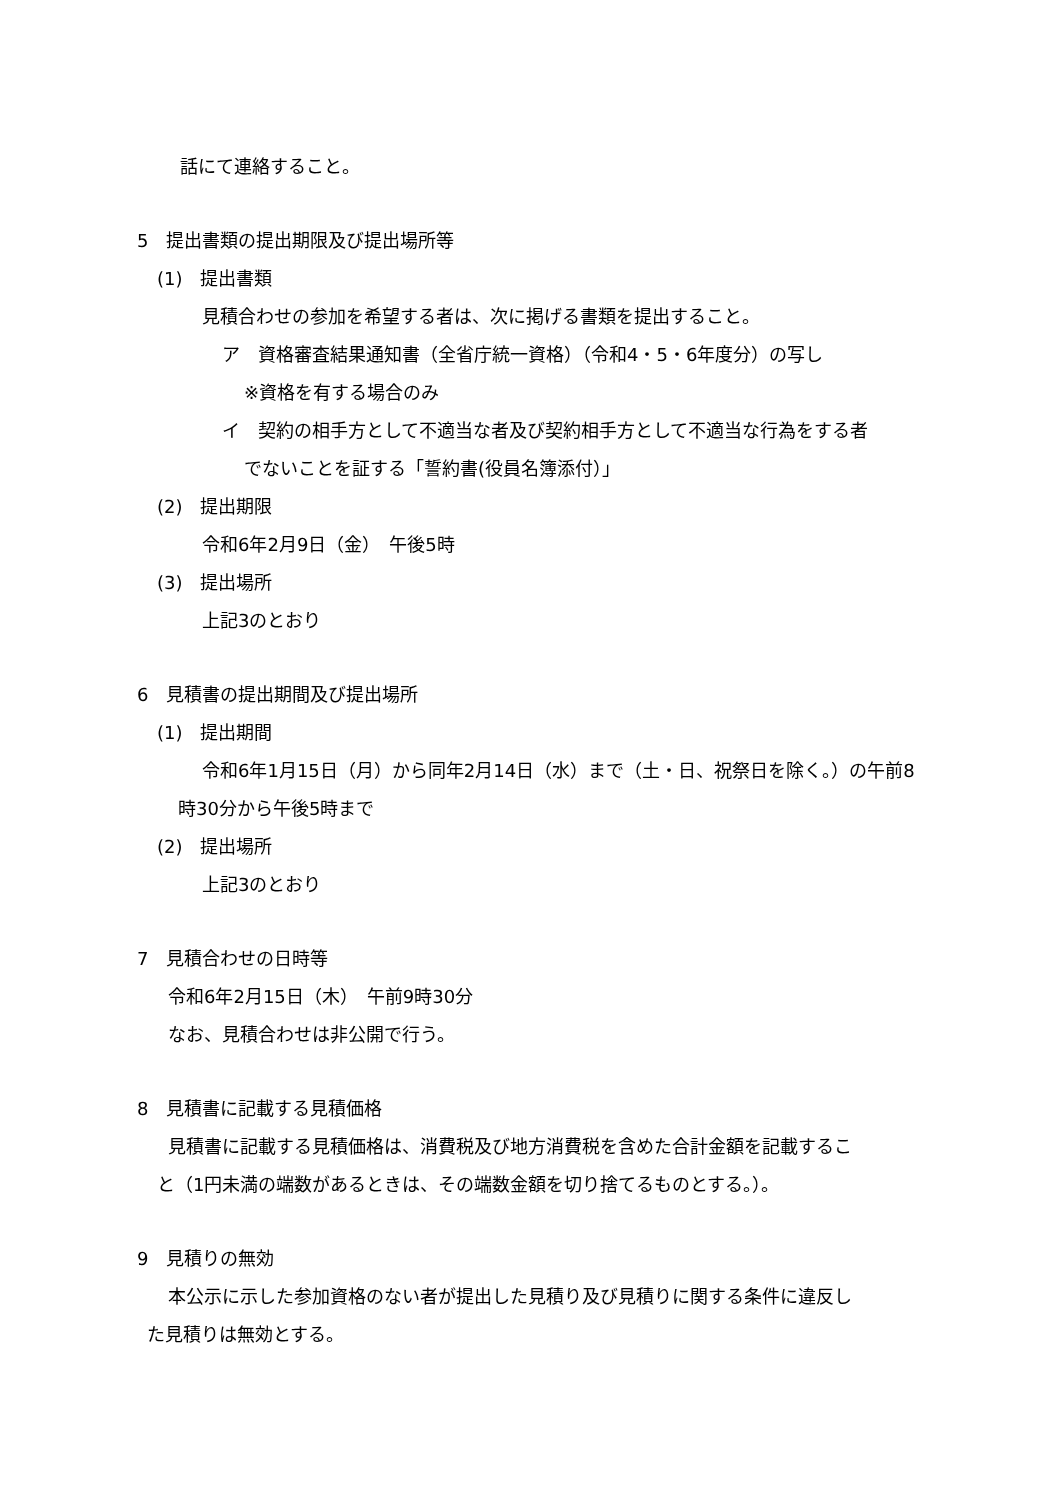話にて連絡すること。
5　提出書類の提出期限及び提出場所等
(1)　提出書類
見積合わせの参加を希望する者は、次に掲げる書類を提出すること。
ア　資格審査結果通知書（全省庁統一資格）（令和4・5・6年度分）の写し
※資格を有する場合のみ
イ　契約の相手方として不適当な者及び契約相手方として不適当な行為をする者
でないことを証する「誓約書(役員名簿添付）」
(2)　提出期限
令和6年2月9日（金）　午後5時
(3)　提出場所
上記3のとおり
6　見積書の提出期間及び提出場所
(1)　提出期間
令和6年1月15日（月）から同年2月14日（水）まで（土・日、祝祭日を除く。）の午前8
時30分から午後5時まで
(2)　提出場所
上記3のとおり
7　見積合わせの日時等
令和6年2月15日（木）　午前9時30分
なお、見積合わせは非公開で行う。
8　見積書に記載する見積価格
見積書に記載する見積価格は、消費税及び地方消費税を含めた合計金額を記載するこ
と（1円未満の端数があるときは、その端数金額を切り捨てるものとする。）。
9　見積りの無効
本公示に示した参加資格のない者が提出した見積り及び見積りに関する条件に違反し
た見積りは無効とする。